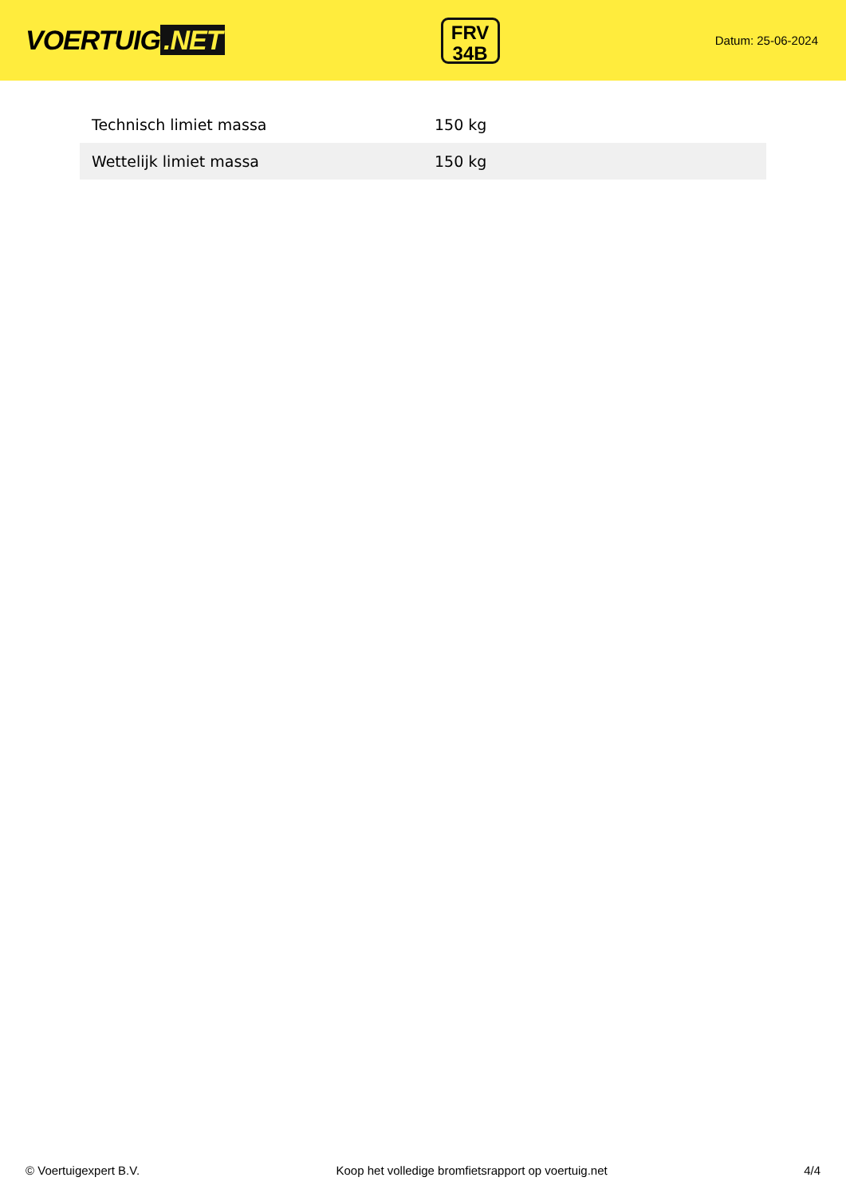VOERTUIG.NET
FRV
34B
Datum: 25-06-2024
| Technisch limiet massa | 150 kg |
| Wettelijk limiet massa | 150 kg |
© Voertuigexpert B.V. Koop het volledige bromfietsrapport op voertuig.net 4/4